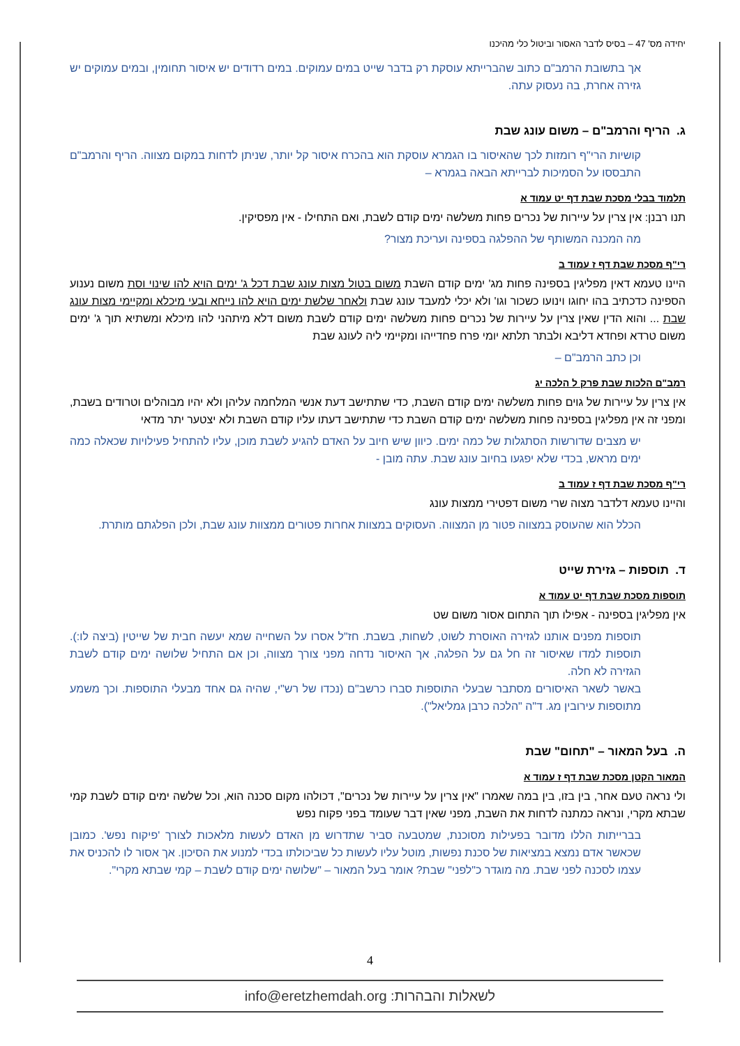יחידה מס' 47 – בסיס לדבר האסור וביטול כלי מהיכנו
אך בתשובת הרמב"ם כתוב שהברייתא עוסקת רק בדבר שייט במים עמוקים. במים רדודים יש איסור תחומין, ובמים עמוקים יש גזירה אחרת, בה נעסוק עתה.
ג. הריף והרמב"ם – משום עונג שבת
קושיות הרי"ף רומזות לכך שהאיסור בו הגמרא עוסקת הוא בהכרח איסור קל יותר, שניתן לדחות במקום מצווה. הריף והרמב"ם התבססו על הסמיכות לברייתא הבאה בגמרא –
תלמוד בבלי מסכת שבת דף יט עמוד א
תנו רבנן: אין צרין על עיירות של נכרים פחות משלשה ימים קודם לשבת, ואם התחילו - אין מפסיקין.
מה המכנה המשותף של ההפלגה בספינה ועריכת מצור?
רי"ף מסכת שבת דף ז עמוד ב
היינו טעמא דאין מפליגין בספינה פחות מג' ימים קודם השבת משום בטול מצות עונג שבת דכל ג' ימים הויא להו שינוי וסת משום נענוע הספינה כדכתיב בהו יחוגו וינועו כשכור וגו' ולא יכלי למעבד עונג שבת ולאחר שלשת ימים הויא להו נייחא ובעי מיכלא ומקיימי מצות עונג שבת ... והוא הדין שאין צרין על עיירות של נכרים פחות משלשה ימים קודם לשבת משום דלא מיתהני להו מיכלא ומשתיא תוך ג' ימים משום טרדא ופחדא דליבא ולבתר תלתא יומי פרח פחדייהו ומקיימי ליה לעונג שבת
וכן כתב הרמב"ם –
רמב"ם הלכות שבת פרק ל הלכה יג
אין צרין על עיירות של גוים פחות משלשה ימים קודם השבת, כדי שתתישב דעת אנשי המלחמה עליהן ולא יהיו מבוהלים וטרודים בשבת, ומפני זה אין מפליגין בספינה פחות משלשה ימים קודם השבת כדי שתתישב דעתו עליו קודם השבת ולא יצטער יתר מדאי
יש מצבים שדורשות הסתגלות של כמה ימים. כיוון שיש חיוב על האדם להגיע לשבת מוכן, עליו להתחיל פעילויות שכאלה כמה ימים מראש, בכדי שלא יפגעו בחיוב עונג שבת. עתה מובן -
רי"ף מסכת שבת דף ז עמוד ב
והיינו טעמא דלדבר מצוה שרי משום דפטירי ממצות עונג
הכלל הוא שהעוסק במצווה פטור מן המצווה. העסוקים במצוות אחרות פטורים ממצוות עונג שבת, ולכן הפלגתם מותרת.
ד. תוספות – גזירת שייט
תוספות מסכת שבת דף יט עמוד א
אין מפליגין בספינה - אפילו תוך התחום אסור משום שט
תוספות מפנים אותנו לגזירה האוסרת לשוט, לשחות, בשבת. חז"ל אסרו על השחייה שמא יעשה חבית של שייטין (ביצה לו:). תוספות למדו שאיסור זה חל גם על הפלגה, אך האיסור נדחה מפני צורך מצווה, וכן אם התחיל שלושה ימים קודם לשבת הגזירה לא חלה.
באשר לשאר האיסורים מסתבר שבעלי התוספות סברו כרשב"ם (נכדו של רש"י, שהיה גם אחד מבעלי התוספות. וכך משמע מתוספות עירובין מג. ד"ה "הלכה כרבן גמליאל").
ה. בעל המאור – "תחום" שבת
המאור הקטן מסכת שבת דף ז עמוד א
ולי נראה טעם אחר, בין בזו, בין במה שאמרו "אין צרין על עיירות של נכרים", דכולהו מקום סכנה הוא, וכל שלשה ימים קודם לשבת קמי שבתא מקרי, ונראה כמתנה לדחות את השבת, מפני שאין דבר שעומד בפני פקוח נפש
בברייתות הללו מדובר בפעילות מסוכנת, שמטבעה סביר שתדרוש מן האדם לעשות מלאכות לצורך 'פיקוח נפש'. כמובן שכאשר אדם נמצא במציאות של סכנת נפשות, מוטל עליו לעשות כל שביכולתו בכדי למנוע את הסיכון. אך אסור לו להכניס את עצמו לסכנה לפני שבת. מה מוגדר כ"לפני" שבת? אומר בעל המאור – "שלושה ימים קודם לשבת – קמי שבתא מקרי".
4
לשאלות והבהרות: info@eretzhemdah.org